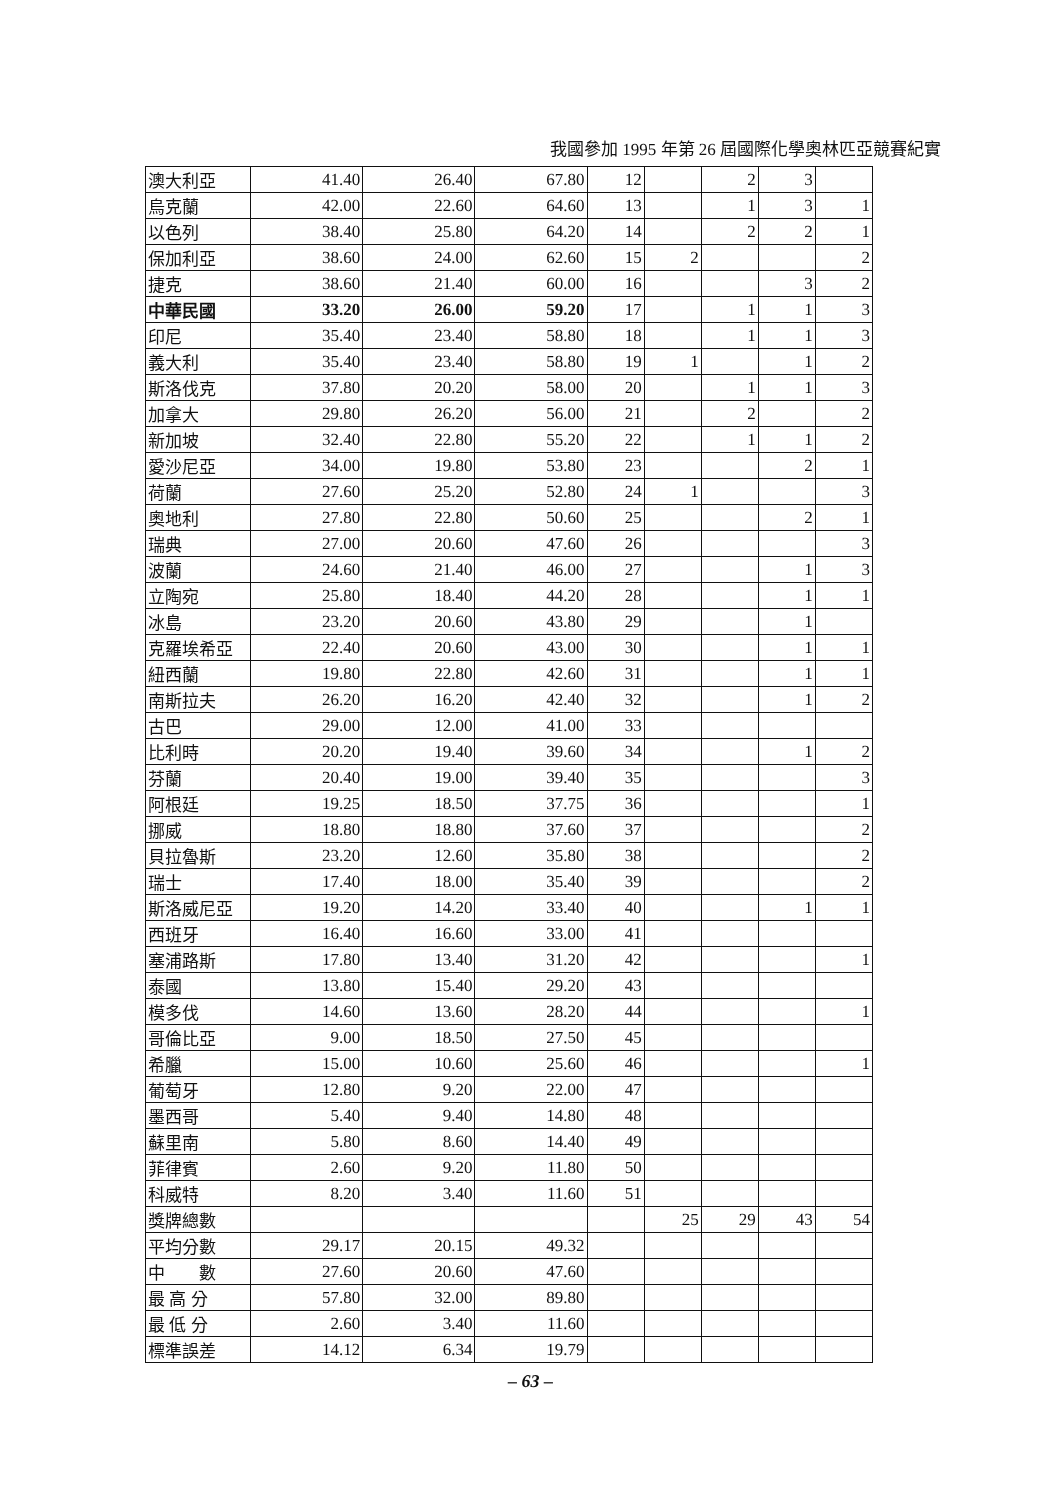我國參加 1995 年第 26 屆國際化學奧林匹亞競賽紀實
| 澳大利亞 | 41.40 | 26.40 | 67.80 | 12 | | 2 | 3 | |
| 烏克蘭 | 42.00 | 22.60 | 64.60 | 13 | | 1 | 3 | 1 |
| 以色列 | 38.40 | 25.80 | 64.20 | 14 | | 2 | 2 | 1 |
| 保加利亞 | 38.60 | 24.00 | 62.60 | 15 | 2 | | | 2 |
| 捷克 | 38.60 | 21.40 | 60.00 | 16 | | | 3 | 2 |
| 中華民國 | 33.20 | 26.00 | 59.20 | 17 | | 1 | 1 | 3 |
| 印尼 | 35.40 | 23.40 | 58.80 | 18 | | 1 | 1 | 3 |
| 義大利 | 35.40 | 23.40 | 58.80 | 19 | 1 | | 1 | 2 |
| 斯洛伐克 | 37.80 | 20.20 | 58.00 | 20 | | 1 | 1 | 3 |
| 加拿大 | 29.80 | 26.20 | 56.00 | 21 | | 2 | | 2 |
| 新加坡 | 32.40 | 22.80 | 55.20 | 22 | | 1 | 1 | 2 |
| 愛沙尼亞 | 34.00 | 19.80 | 53.80 | 23 | | | 2 | 1 |
| 荷蘭 | 27.60 | 25.20 | 52.80 | 24 | 1 | | | 3 |
| 奧地利 | 27.80 | 22.80 | 50.60 | 25 | | | 2 | 1 |
| 瑞典 | 27.00 | 20.60 | 47.60 | 26 | | | | 3 |
| 波蘭 | 24.60 | 21.40 | 46.00 | 27 | | | 1 | 3 |
| 立陶宛 | 25.80 | 18.40 | 44.20 | 28 | | | 1 | 1 |
| 冰島 | 23.20 | 20.60 | 43.80 | 29 | | | 1 | |
| 克羅埃希亞 | 22.40 | 20.60 | 43.00 | 30 | | | 1 | 1 |
| 紐西蘭 | 19.80 | 22.80 | 42.60 | 31 | | | 1 | 1 |
| 南斯拉夫 | 26.20 | 16.20 | 42.40 | 32 | | | 1 | 2 |
| 古巴 | 29.00 | 12.00 | 41.00 | 33 | | | | |
| 比利時 | 20.20 | 19.40 | 39.60 | 34 | | | 1 | 2 |
| 芬蘭 | 20.40 | 19.00 | 39.40 | 35 | | | | 3 |
| 阿根廷 | 19.25 | 18.50 | 37.75 | 36 | | | | 1 |
| 挪威 | 18.80 | 18.80 | 37.60 | 37 | | | | 2 |
| 貝拉魯斯 | 23.20 | 12.60 | 35.80 | 38 | | | | 2 |
| 瑞士 | 17.40 | 18.00 | 35.40 | 39 | | | | 2 |
| 斯洛威尼亞 | 19.20 | 14.20 | 33.40 | 40 | | | 1 | 1 |
| 西班牙 | 16.40 | 16.60 | 33.00 | 41 | | | | |
| 塞浦路斯 | 17.80 | 13.40 | 31.20 | 42 | | | | 1 |
| 泰國 | 13.80 | 15.40 | 29.20 | 43 | | | | |
| 模多伐 | 14.60 | 13.60 | 28.20 | 44 | | | | 1 |
| 哥倫比亞 | 9.00 | 18.50 | 27.50 | 45 | | | | |
| 希臘 | 15.00 | 10.60 | 25.60 | 46 | | | | 1 |
| 葡萄牙 | 12.80 | 9.20 | 22.00 | 47 | | | | |
| 墨西哥 | 5.40 | 9.40 | 14.80 | 48 | | | | |
| 蘇里南 | 5.80 | 8.60 | 14.40 | 49 | | | | |
| 菲律賓 | 2.60 | 9.20 | 11.80 | 50 | | | | |
| 科威特 | 8.20 | 3.40 | 11.60 | 51 | | | | |
| 獎牌總數 | | | | | 25 | 29 | 43 | 54 |
| 平均分數 | 29.17 | 20.15 | 49.32 | | | | | |
| 中 數 | 27.60 | 20.60 | 47.60 | | | | | |
| 最 高 分 | 57.80 | 32.00 | 89.80 | | | | | |
| 最 低 分 | 2.60 | 3.40 | 11.60 | | | | | |
| 標準誤差 | 14.12 | 6.34 | 19.79 | | | | | |
– 63 –